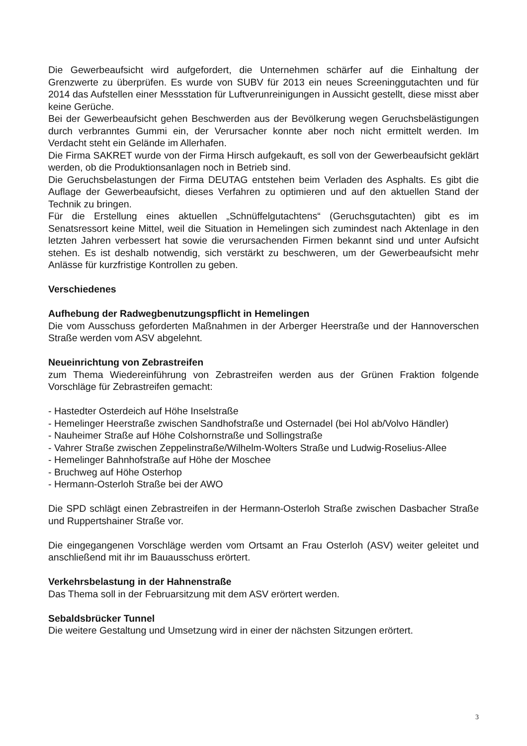Die Gewerbeaufsicht wird aufgefordert, die Unternehmen schärfer auf die Einhaltung der Grenzwerte zu überprüfen. Es wurde von SUBV für 2013 ein neues Screeninggutachten und für 2014 das Aufstellen einer Messstation für Luftverunreinigungen in Aussicht gestellt, diese misst aber keine Gerüche.
Bei der Gewerbeaufsicht gehen Beschwerden aus der Bevölkerung wegen Geruchsbelästigungen durch verbranntes Gummi ein, der Verursacher konnte aber noch nicht ermittelt werden. Im Verdacht steht ein Gelände im Allerhafen.
Die Firma SAKRET wurde von der Firma Hirsch aufgekauft, es soll von der Gewerbeaufsicht geklärt werden, ob die Produktionsanlagen noch in Betrieb sind.
Die Geruchsbelastungen der Firma DEUTAG entstehen beim Verladen des Asphalts. Es gibt die Auflage der Gewerbeaufsicht, dieses Verfahren zu optimieren und auf den aktuellen Stand der Technik zu bringen.
Für die Erstellung eines aktuellen „Schnüffelgutachtens“ (Geruchsgutachten) gibt es im Senatsressort keine Mittel, weil die Situation in Hemelingen sich zumindest nach Aktenlage in den letzten Jahren verbessert hat sowie die verursachenden Firmen bekannt sind und unter Aufsicht stehen. Es ist deshalb notwendig, sich verstärkt zu beschweren, um der Gewerbeaufsicht mehr Anlässe für kurzfristige Kontrollen zu geben.
Verschiedenes
Aufhebung der Radwegbenutzungspflicht in Hemelingen
Die vom Ausschuss geforderten Maßnahmen in der Arberger Heerstraße und der Hannoverschen Straße werden vom ASV abgelehnt.
Neueinrichtung von Zebrastreifen
zum Thema Wiedereinführung von Zebrastreifen werden aus der Grünen Fraktion folgende Vorschläge für Zebrastreifen gemacht:
- Hastedter Osterdeich auf Höhe Inselstraße
- Hemelinger Heerstraße zwischen Sandhofstraße und Osternadel (bei Hol ab/Volvo Händler)
- Nauheimer Straße auf Höhe Colshornstraße und Sollingstraße
- Vahrer Straße zwischen Zeppelinstraße/Wilhelm-Wolters Straße und Ludwig-Roselius-Allee
- Hemelinger Bahnhofstraße auf Höhe der Moschee
- Bruchweg auf Höhe Osterhop
- Hermann-Osterloh Straße bei der AWO
Die SPD schlägt einen Zebrastreifen in der Hermann-Osterloh Straße zwischen Dasbacher Straße und Ruppertshainer Straße vor.
Die eingegangenen Vorschläge werden vom Ortsamt an Frau Osterloh (ASV) weiter geleitet und anschließend mit ihr im Bauausschuss erörtert.
Verkehrsbelastung in der Hahnenstraße
Das Thema soll in der Februarsitzung mit dem ASV erörtert werden.
Sebaldsbrücker Tunnel
Die weitere Gestaltung und Umsetzung wird in einer der nächsten Sitzungen erörtert.
3